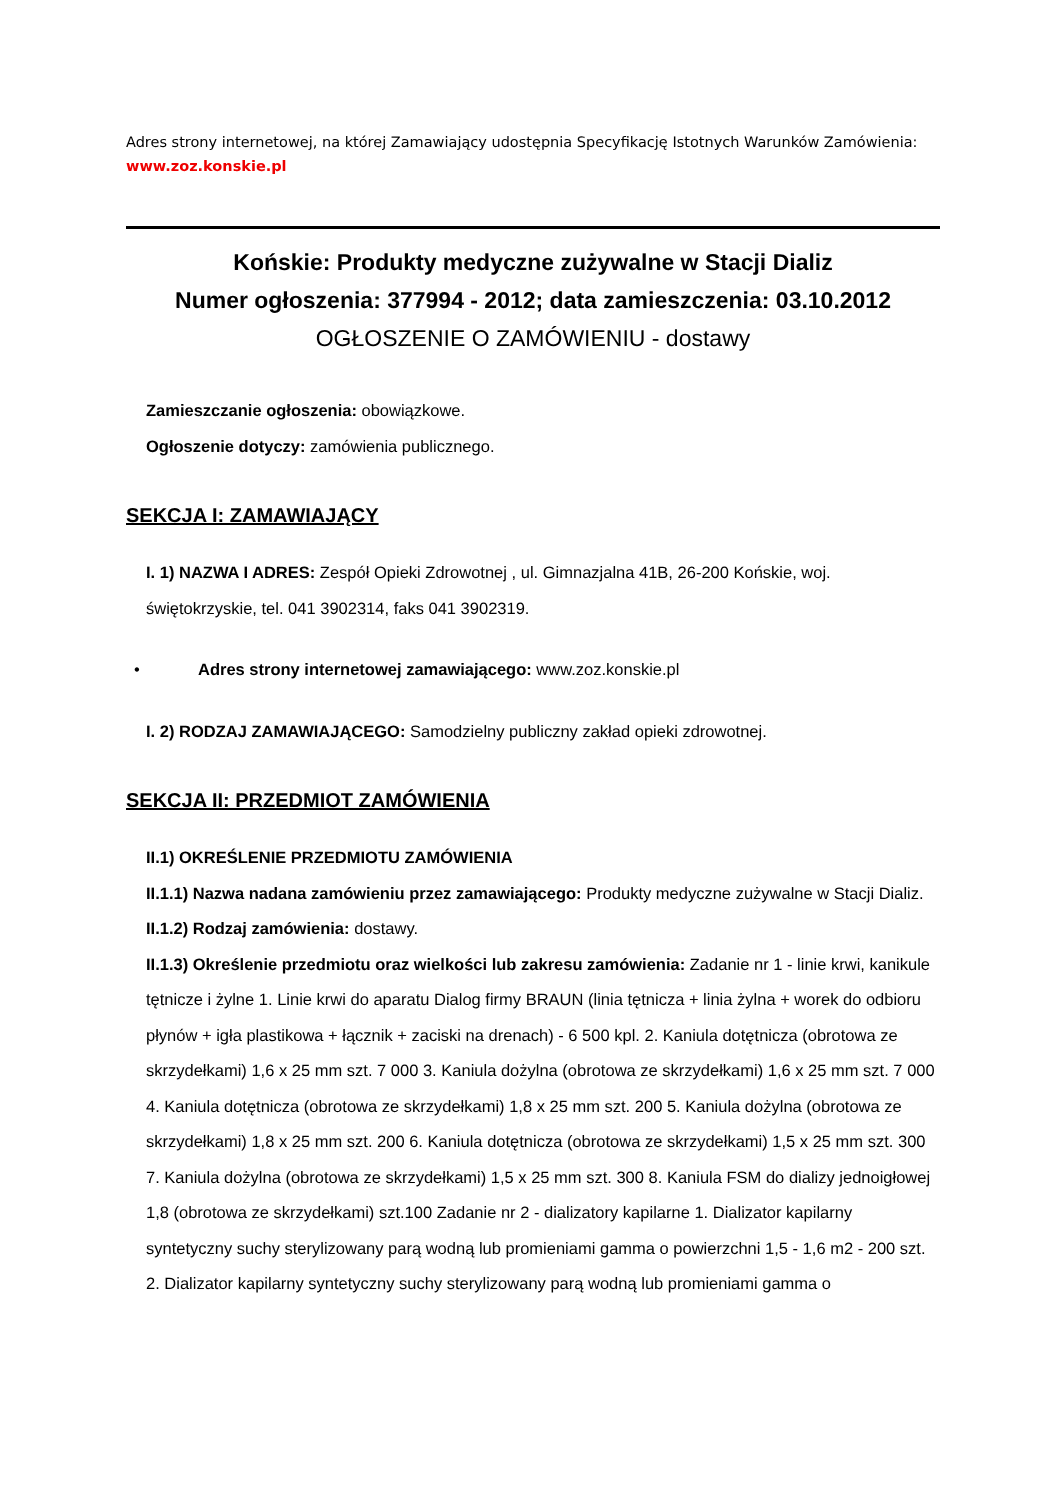Adres strony internetowej, na której Zamawiający udostępnia Specyfikację Istotnych Warunków Zamówienia:
www.zoz.konskie.pl
Końskie: Produkty medyczne zużywalne w Stacji Dializ
Numer ogłoszenia: 377994 - 2012; data zamieszczenia: 03.10.2012
OGŁOSZENIE O ZAMÓWIENIU - dostawy
Zamieszczanie ogłoszenia: obowiązkowe.
Ogłoszenie dotyczy: zamówienia publicznego.
SEKCJA I: ZAMAWIAJĄCY
I. 1) NAZWA I ADRES: Zespół Opieki Zdrowotnej , ul. Gimnazjalna 41B, 26-200 Końskie, woj. świętokrzyskie, tel. 041 3902314, faks 041 3902319.
• Adres strony internetowej zamawiającego: www.zoz.konskie.pl
I. 2) RODZAJ ZAMAWIAJĄCEGO: Samodzielny publiczny zakład opieki zdrowotnej.
SEKCJA II: PRZEDMIOT ZAMÓWIENIA
II.1) OKREŚLENIE PRZEDMIOTU ZAMÓWIENIA
II.1.1) Nazwa nadana zamówieniu przez zamawiającego: Produkty medyczne zużywalne w Stacji Dializ.
II.1.2) Rodzaj zamówienia: dostawy.
II.1.3) Określenie przedmiotu oraz wielkości lub zakresu zamówienia: Zadanie nr 1 - linie krwi, kanikule tętnicze i żylne 1. Linie krwi do aparatu Dialog firmy BRAUN (linia tętnicza + linia żylna + worek do odbioru płynów + igła plastikowa + łącznik + zaciski na drenach) - 6 500 kpl. 2. Kaniula dotętnicza (obrotowa ze skrzydełkami) 1,6 x 25 mm szt. 7 000 3. Kaniula dożylna (obrotowa ze skrzydełkami) 1,6 x 25 mm szt. 7 000 4. Kaniula dotętnicza (obrotowa ze skrzydełkami) 1,8 x 25 mm szt. 200 5. Kaniula dożylna (obrotowa ze skrzydełkami) 1,8 x 25 mm szt. 200 6. Kaniula dotętnicza (obrotowa ze skrzydełkami) 1,5 x 25 mm szt. 300 7. Kaniula dożylna (obrotowa ze skrzydełkami) 1,5 x 25 mm szt. 300 8. Kaniula FSM do dializy jednoigłowej 1,8 (obrotowa ze skrzydełkami) szt.100 Zadanie nr 2 - dializatory kapilarne 1. Dializator kapilarny syntetyczny suchy sterylizowany parą wodną lub promieniami gamma o powierzchni 1,5 - 1,6 m2 - 200 szt. 2. Dializator kapilarny syntetyczny suchy sterylizowany parą wodną lub promieniami gamma o